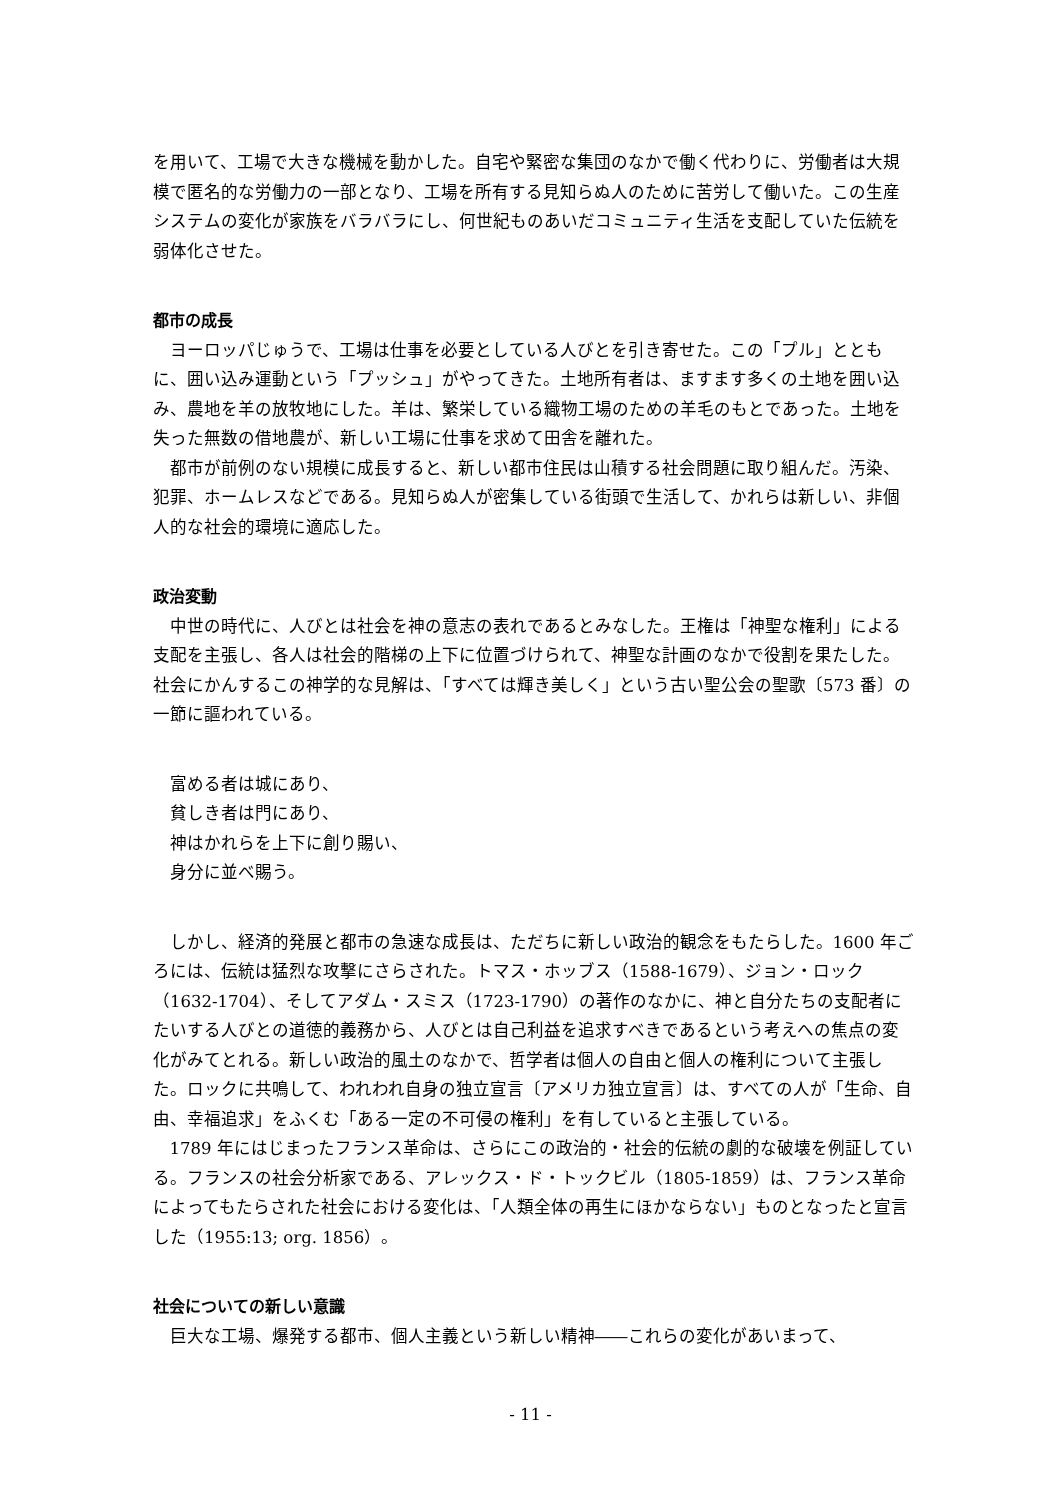を用いて、工場で大きな機械を動かした。自宅や緊密な集団のなかで働く代わりに、労働者は大規模で匿名的な労働力の一部となり、工場を所有する見知らぬ人のために苦労して働いた。この生産システムの変化が家族をバラバラにし、何世紀ものあいだコミュニティ生活を支配していた伝統を弱体化させた。
都市の成長
ヨーロッパじゅうで、工場は仕事を必要としている人びとを引き寄せた。この「プル」とともに、囲い込み運動という「プッシュ」がやってきた。土地所有者は、ますます多くの土地を囲い込み、農地を羊の放牧地にした。羊は、繁栄している織物工場のための羊毛のもとであった。土地を失った無数の借地農が、新しい工場に仕事を求めて田舎を離れた。
都市が前例のない規模に成長すると、新しい都市住民は山積する社会問題に取り組んだ。汚染、犯罪、ホームレスなどである。見知らぬ人が密集している街頭で生活して、かれらは新しい、非個人的な社会的環境に適応した。
政治変動
中世の時代に、人びとは社会を神の意志の表れであるとみなした。王権は「神聖な権利」による支配を主張し、各人は社会的階梯の上下に位置づけられて、神聖な計画のなかで役割を果たした。社会にかんするこの神学的な見解は、「すべては輝き美しく」という古い聖公会の聖歌〔573 番〕の一節に謳われている。
富める者は城にあり、
貧しき者は門にあり、
神はかれらを上下に創り賜い、
身分に並べ賜う。
しかし、経済的発展と都市の急速な成長は、ただちに新しい政治的観念をもたらした。1600 年ごろには、伝統は猛烈な攻撃にさらされた。トマス・ホッブス（1588-1679）、ジョン・ロック（1632-1704）、そしてアダム・スミス（1723-1790）の著作のなかに、神と自分たちの支配者にたいする人びとの道徳的義務から、人びとは自己利益を追求すべきであるという考えへの焦点の変化がみてとれる。新しい政治的風土のなかで、哲学者は個人の自由と個人の権利について主張した。ロックに共鳴して、われわれ自身の独立宣言〔アメリカ独立宣言〕は、すべての人が「生命、自由、幸福追求」をふくむ「ある一定の不可侵の権利」を有していると主張している。
1789 年にはじまったフランス革命は、さらにこの政治的・社会的伝統の劇的な破壊を例証している。フランスの社会分析家である、アレックス・ド・トックビル（1805-1859）は、フランス革命によってもたらされた社会における変化は、「人類全体の再生にほかならない」ものとなったと宣言した（1955:13; org. 1856）。
社会についての新しい意識
巨大な工場、爆発する都市、個人主義という新しい精神――これらの変化があいまって、
- 11 -